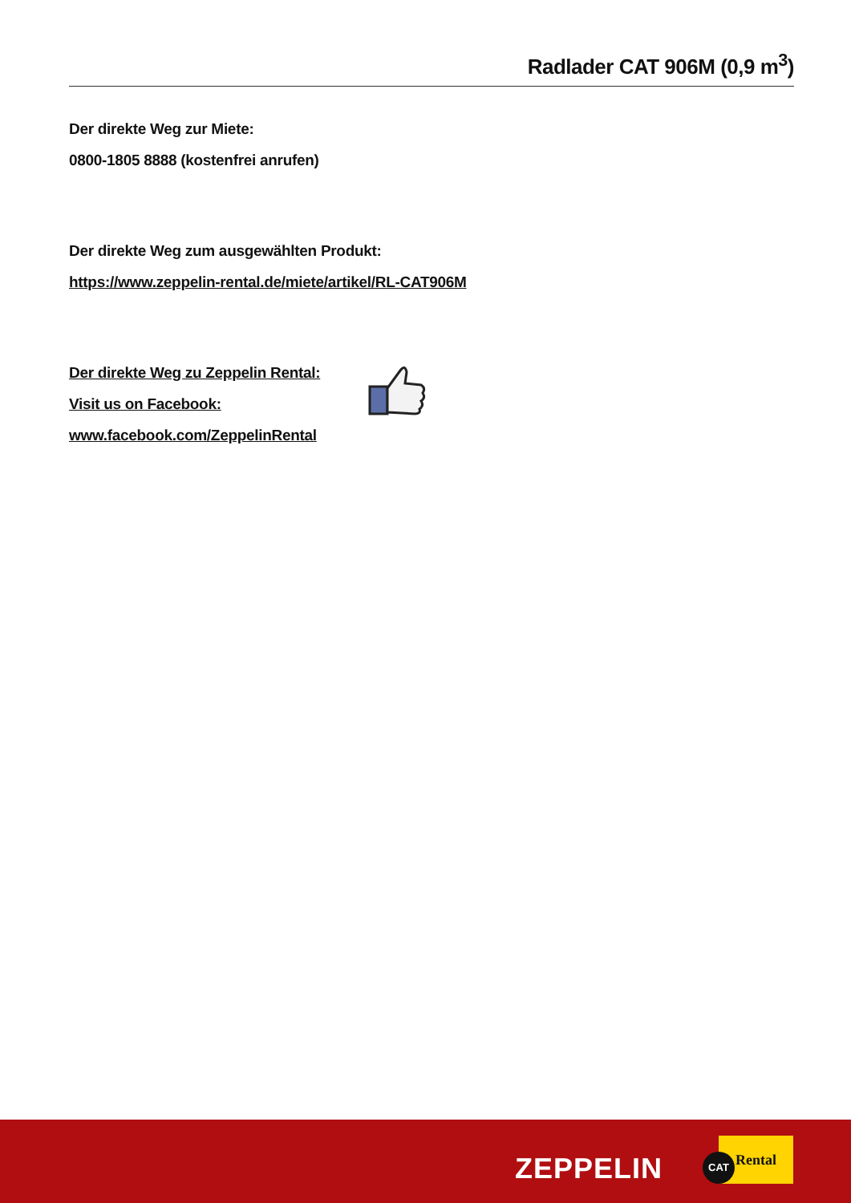Radlader CAT 906M (0,9 m<sup>3</sup>)
Der direkte Weg zur Miete:
0800-1805 8888 (kostenfrei anrufen)
Der direkte Weg zum ausgewählten Produkt:
https://www.zeppelin-rental.de/miete/artikel/RL-CAT906M
Der direkte Weg zu Zeppelin Rental:
Visit us on Facebook:
www.facebook.com/ZeppelinRental
ZEPPELIN
Rental
CAT